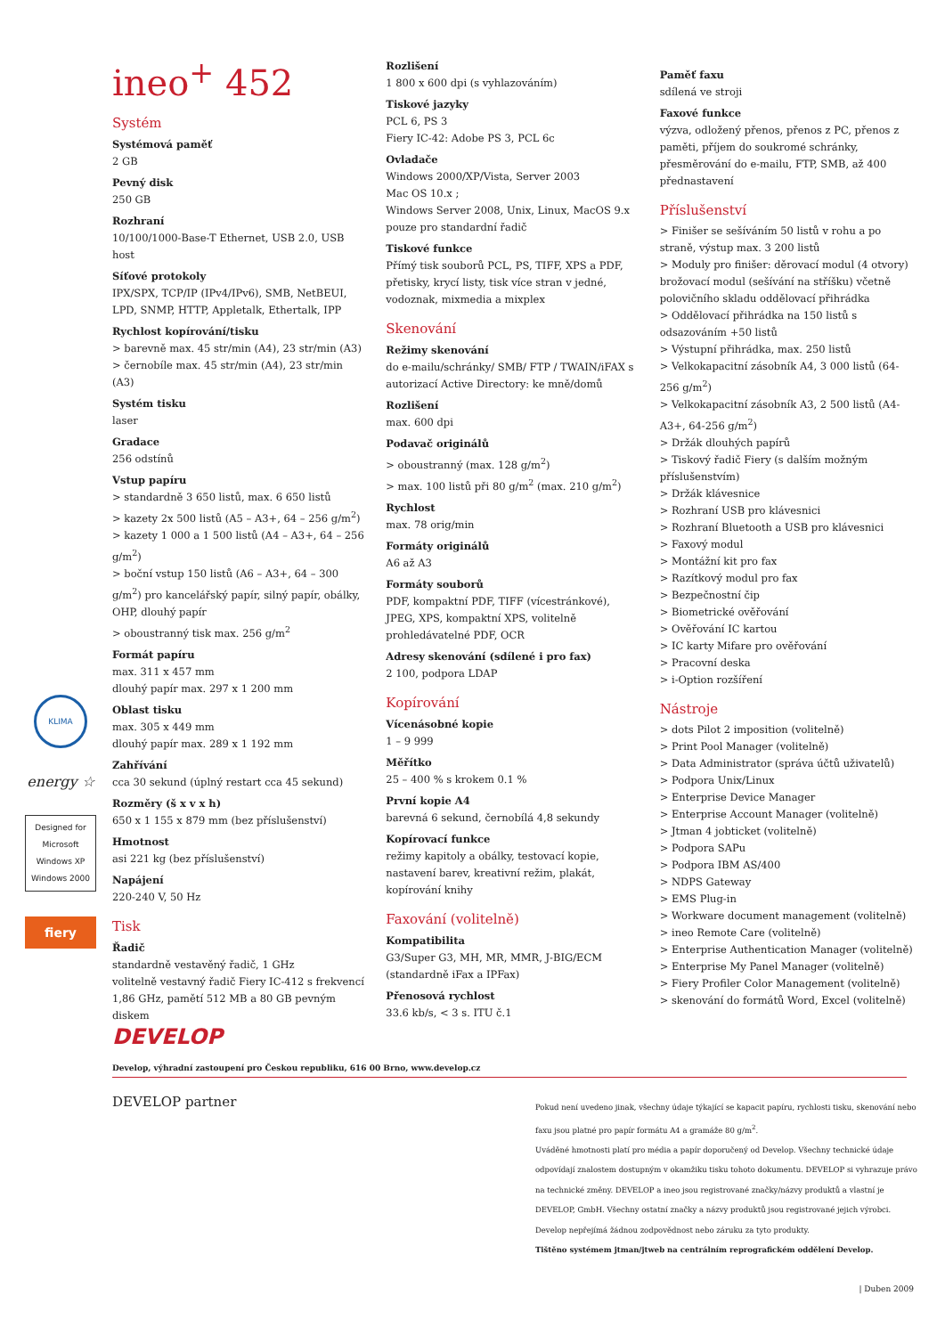ineo<sup>+</sup> 452
Systém
Systémová paměť
2 GB
Pevný disk
250 GB
Rozhraní
10/100/1000-Base-T Ethernet, USB 2.0, USB host
Síťové protokoly
IPX/SPX, TCP/IP (IPv4/IPv6), SMB, NetBEUI, LPD, SNMP, HTTP, Appletalk, Ethertalk, IPP
Rychlost kopírování/tisku
> barevně max. 45 str/min (A4), 23 str/min (A3)
> černobíle max. 45 str/min (A4), 23 str/min (A3)
Systém tisku
laser
Gradace
256 odstínů
Vstup papíru
> standardně 3 650 listů, max. 6 650 listů
> kazety 2x 500 listů (A5 – A3+, 64 – 256 g/m<sup>2</sup>)
> kazety 1 000 a 1 500 listů (A4 – A3+, 64 – 256 g/m<sup>2</sup>)
> boční vstup 150 listů (A6 – A3+, 64 – 300 g/m<sup>2</sup>) pro kancelářský papír, silný papír, obálky, OHP, dlouhý papír
> oboustranný tisk max. 256 g/m<sup>2</sup>
Formát papíru
max. 311 x 457 mm
dlouhý papír max. 297 x 1 200 mm
Oblast tisku
max. 305 x 449 mm
dlouhý papír max. 289 x 1 192 mm
Zahřívání
cca 30 sekund (úplný restart cca 45 sekund)
Rozměry (š x v x h)
650 x 1 155 x 879 mm (bez příslušenství)
Hmotnost
asi 221 kg (bez příslušenství)
Napájení
220-240 V, 50 Hz
Tisk
Řadič
standardně vestavěný řadič, 1 GHz
volitelně vestavný řadič Fiery IC-412 s frekvencí 1,86 GHz, pamětí 512 MB a 80 GB pevným diskem
Rozlišení
1 800 x 600 dpi (s vyhlazováním)
Tiskové jazyky
PCL 6, PS 3
Fiery IC-42: Adobe PS 3, PCL 6c
Ovladače
Windows 2000/XP/Vista, Server 2003
Mac OS 10.x ;
Windows Server 2008, Unix, Linux, MacOS 9.x pouze pro standardní řadič
Tiskové funkce
Přímý tisk souborů PCL, PS, TIFF, XPS a PDF, přetisky, krycí listy, tisk více stran v jedné, vodoznak, mixmedia a mixplex
Skenování
Režimy skenování
do e-mailu/schránky/ SMB/ FTP / TWAIN/iFAX s autorizací Active Directory: ke mně/domů
Rozlišení
max. 600 dpi
Podavač originálů
> oboustranný (max. 128 g/m<sup>2</sup>)
> max. 100 listů při 80 g/m<sup>2</sup> (max. 210 g/m<sup>2</sup>)
Rychlost
max. 78 orig/min
Formáty originálů
A6 až A3
Formáty souborů
PDF, kompaktní PDF, TIFF (vícestránkové), JPEG, XPS, kompaktní XPS, volitelně prohledávatelné PDF, OCR
Adresy skenování (sdílené i pro fax)
2 100, podpora LDAP
Kopírování
Vícenásobné kopie
1 – 9 999
Měřítko
25 – 400 % s krokem 0.1 %
První kopie A4
barevná 6 sekund, černobílá 4,8 sekundy
Kopírovací funkce
režimy kapitoly a obálky, testovací kopie, nastavení barev, kreativní režim, plakát, kopírování knihy
Faxování (volitelně)
Kompatibilita
G3/Super G3, MH, MR, MMR, J-BIG/ECM (standardně iFax a IPFax)
Přenosová rychlost
33.6 kb/s, < 3 s. ITU č.1
Paměť faxu
sdílená ve stroji
Faxové funkce
výzva, odložený přenos, přenos z PC, přenos z paměti, příjem do soukromé schránky, přesměrování do e-mailu, FTP, SMB, až 400 přednastavení
Příslušenství
> Finišer se sešíváním 50 listů v rohu a po straně, výstup max. 3 200 listů
> Moduly pro finišer: děrovací modul (4 otvory) brožovací modul (sešívání na stříšku) včetně polovičního skladu oddělovací přihrádka
> Oddělovací přihrádka na 150 listů s odsazováním +50 listů
> Výstupní přihrádka, max. 250 listů
> Velkokapacitní zásobník A4, 3 000 listů (64-256 g/m<sup>2</sup>)
> Velkokapacitní zásobník A3, 2 500 listů (A4-A3+, 64-256 g/m<sup>2</sup>)
> Držák dlouhých papírů
> Tiskový řadič Fiery (s dalším možným příslušenstvím)
> Držák klávesnice
> Rozhraní USB pro klávesnici
> Rozhraní Bluetooth a USB pro klávesnici
> Faxový modul
> Montážní kit pro fax
> Razítkový modul pro fax
> Bezpečnostní čip
> Biometrické ověřování
> Ověřování IC kartou
> IC karty Mifare pro ověřování
> Pracovní deska
> i-Option rozšíření
Nástroje
> dots Pilot 2 imposition (volitelně)
> Print Pool Manager (volitelně)
> Data Administrator (správa účtů uživatelů)
> Podpora Unix/Linux
> Enterprise Device Manager
> Enterprise Account Manager (volitelně)
> Jtman 4 jobticket (volitelně)
> Podpora SAPu
> Podpora IBM AS/400
> NDPS Gateway
> EMS Plug-in
> Workware document management (volitelně)
> ineo Remote Care (volitelně)
> Enterprise Authentication Manager (volitelně)
> Enterprise My Panel Manager (volitelně)
> Fiery Profiler Color Management (volitelně)
> skenování do formátů Word, Excel (volitelně)
KLIMA
energy ☆
Designed for Microsoft Windows XP Windows 2000
fiery
DEVELOP
Develop, výhradní zastoupení pro Českou republiku, 616 00 Brno, www.develop.cz
DEVELOP partner
Pokud není uvedeno jinak, všechny údaje týkající se kapacit papíru, rychlosti tisku, skenování nebo faxu jsou platné pro papír formátu A4 a gramáže 80 g/m<sup>2</sup>.
Uváděné hmotnosti platí pro média a papír doporučený od Develop. Všechny technické údaje odpovídají znalostem dostupným v okamžiku tisku tohoto dokumentu. DEVELOP si vyhrazuje právo na technické změny. DEVELOP a ineo jsou registrované značky/názvy produktů a vlastní je DEVELOP, GmbH. Všechny ostatní značky a názvy produktů jsou registrované jejich výrobci. Develop nepřejímá žádnou zodpovědnost nebo záruku za tyto produkty.
Tištěno systémem jtman/jtweb na centrálním reprografickém oddělení Develop.
| Duben 2009